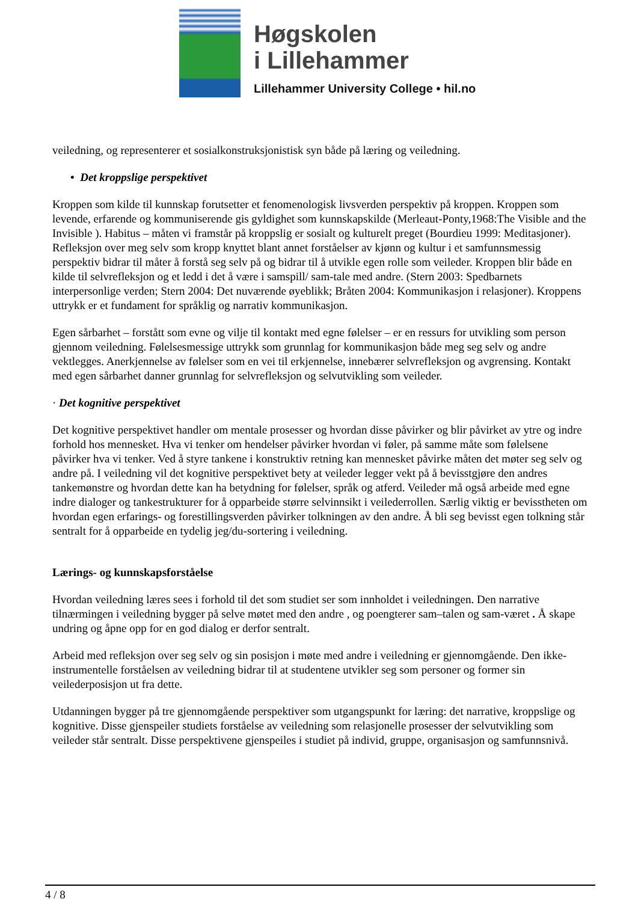Høgskolen
i Lillehammer
Lillehammer University College • hil.no
veiledning, og representerer et sosialkonstruksjonistisk syn både på læring og veiledning.
• Det kroppslige perspektivet
Kroppen som kilde til kunnskap forutsetter et fenomenologisk livsverden perspektiv på kroppen. Kroppen som levende, erfarende og kommuniserende gis gyldighet som kunnskapskilde (Merleaut-Ponty,1968:The Visible and the Invisible ). Habitus – måten vi framstår på kroppslig er sosialt og kulturelt preget (Bourdieu 1999: Meditasjoner). Refleksjon over meg selv som kropp knyttet blant annet forståelser av kjønn og kultur i et samfunnsmessig perspektiv bidrar til måter å forstå seg selv på og bidrar til å utvikle egen rolle som veileder. Kroppen blir både en kilde til selvrefleksjon og et ledd i det å være i samspill/ sam-tale med andre. (Stern 2003: Spedbarnets interpersonlige verden; Stern 2004: Det nuværende øyeblikk; Bråten 2004: Kommunikasjon i relasjoner). Kroppens uttrykk er et fundament for språklig og narrativ kommunikasjon.
Egen sårbarhet – forstått som evne og vilje til kontakt med egne følelser – er en ressurs for utvikling som person gjennom veiledning. Følelsesmessige uttrykk som grunnlag for kommunikasjon både meg seg selv og andre vektlegges. Anerkjennelse av følelser som en vei til erkjennelse, innebærer selvrefleksjon og avgrensing. Kontakt med egen sårbarhet danner grunnlag for selvrefleksjon og selvutvikling som veileder.
· Det kognitive perspektivet
Det kognitive perspektivet handler om mentale prosesser og hvordan disse påvirker og blir påvirket av ytre og indre forhold hos mennesket. Hva vi tenker om hendelser påvirker hvordan vi føler, på samme måte som følelsene påvirker hva vi tenker. Ved å styre tankene i konstruktiv retning kan mennesket påvirke måten det møter seg selv og andre på. I veiledning vil det kognitive perspektivet bety at veileder legger vekt på å bevisstgjøre den andres tankemønstre og hvordan dette kan ha betydning for følelser, språk og atferd. Veileder må også arbeide med egne indre dialoger og tankestrukturer for å opparbeide større selvinnsikt i veilederrollen. Særlig viktig er bevisstheten om hvordan egen erfarings- og forestillingsverden påvirker tolkningen av den andre. Å bli seg bevisst egen tolkning står sentralt for å opparbeide en tydelig jeg/du-sortering i veiledning.
Lærings- og kunnskapsforståelse
Hvordan veiledning læres sees i forhold til det som studiet ser som innholdet i veiledningen. Den narrative tilnærmingen i veiledning bygger på selve møtet med den andre , og poengterer sam–talen og sam-været . Å skape undring og åpne opp for en god dialog er derfor sentralt.
Arbeid med refleksjon over seg selv og sin posisjon i møte med andre i veiledning er gjennomgående. Den ikke-instrumentelle forståelsen av veiledning bidrar til at studentene utvikler seg som personer og former sin veilederposisjon ut fra dette.
Utdanningen bygger på tre gjennomgående perspektiver som utgangspunkt for læring: det narrative, kroppslige og kognitive. Disse gjenspeiler studiets forståelse av veiledning som relasjonelle prosesser der selvutvikling som veileder står sentralt. Disse perspektivene gjenspeiles i studiet på individ, gruppe, organisasjon og samfunnsnivå.
4 / 8